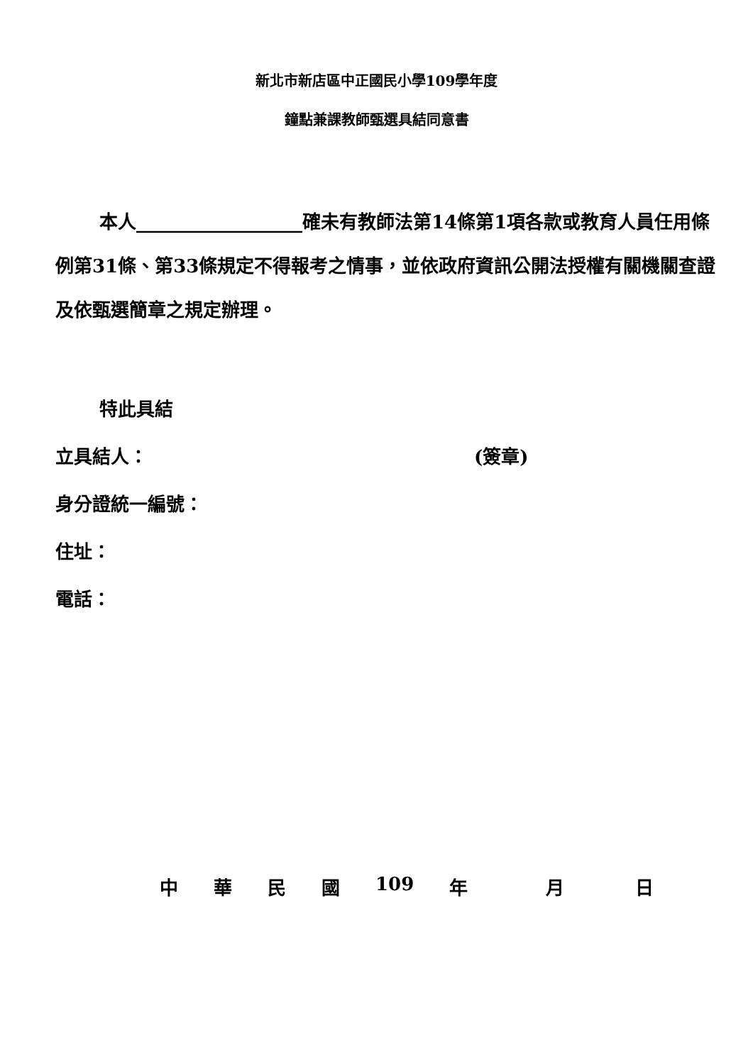新北市新店區中正國民小學109學年度
鐘點兼課教師甄選具結同意書
本人__________________確未有教師法第14條第1項各款或教育人員任用條例第31條、第33條規定不得報考之情事，並依政府資訊公開法授權有關機關查證及依甄選簡章之規定辦理。
特此具結
立具結人： (簽章)
身分證統一編號：
住址：
電話：
中華民國 109 年 月 日